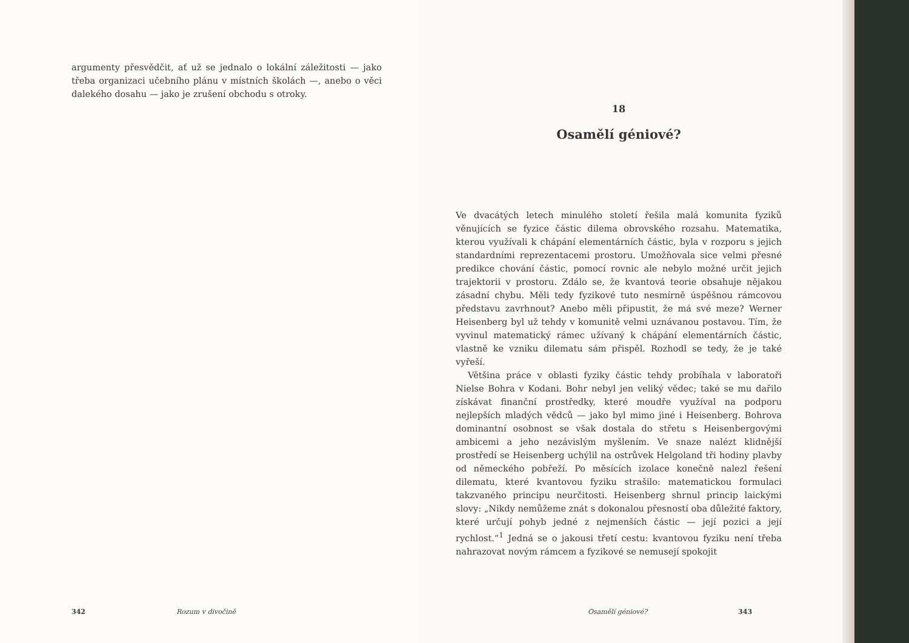argumenty přesvědčit, ať už se jednalo o lokální záležitosti — jako třeba organizaci učebního plánu v místních školách —, anebo o věci dalekého dosahu — jako je zrušení obchodu s otroky.
342 Rozum v divočině
18
Osamělí géniové?
Ve dvacátých letech minulého století řešila malá komunita fyziků věnujících se fyzice částic dilema obrovského rozsahu. Matematika, kterou využívali k chápání elementárních částic, byla v rozporu s jejich standardními reprezentacemi prostoru. Umožňovala sice velmi přesné predikce chování částic, pomocí rovnic ale nebylo možné určit jejich trajektorii v prostoru. Zdálo se, že kvantová teorie obsahuje nějakou zásadní chybu. Měli tedy fyzikové tuto nesmírně úspěšnou rámcovou představu zavrhnout? Anebo měli připustit, že má své meze? Werner Heisenberg byl už tehdy v komunitě velmi uznávanou postavou. Tím, že vyvinul matematický rámec užívaný k chápání elementárních částic, vlastně ke vzniku dilematu sám přispěl. Rozhodl se tedy, že je také vyřeší.
Většina práce v oblasti fyziky částic tehdy probíhala v laboratoři Nielse Bohra v Kodani. Bohr nebyl jen veliký vědec; také se mu dařilo získávat finanční prostředky, které moudře využíval na podporu nejlepších mladých vědců — jako byl mimo jiné i Heisenberg. Bohrova dominantní osobnost se však dostala do střetu s Heisenbergovými ambicemi a jeho nezávislým myšlením. Ve snaze nalézt klidnější prostředí se Heisenberg uchýlil na ostrůvek Helgoland tři hodiny plavby od německého pobřeží. Po měsících izolace konečně nalezl řešení dilematu, které kvantovou fyziku strašilo: matematickou formulaci takzvaného principu neurčitosti. Heisenberg shrnul princip laickými slovy: „Nikdy nemůžeme znát s dokonalou přesností oba důležité faktory, které určují pohyb jedné z nejmenších částic — její pozici a její rychlost.“<sup>1</sup> Jedná se o jakousi třetí cestu: kvantovou fyziku není třeba nahrazovat novým rámcem a fyzikové se nemusejí spokojit
Osamělí géniové? 343